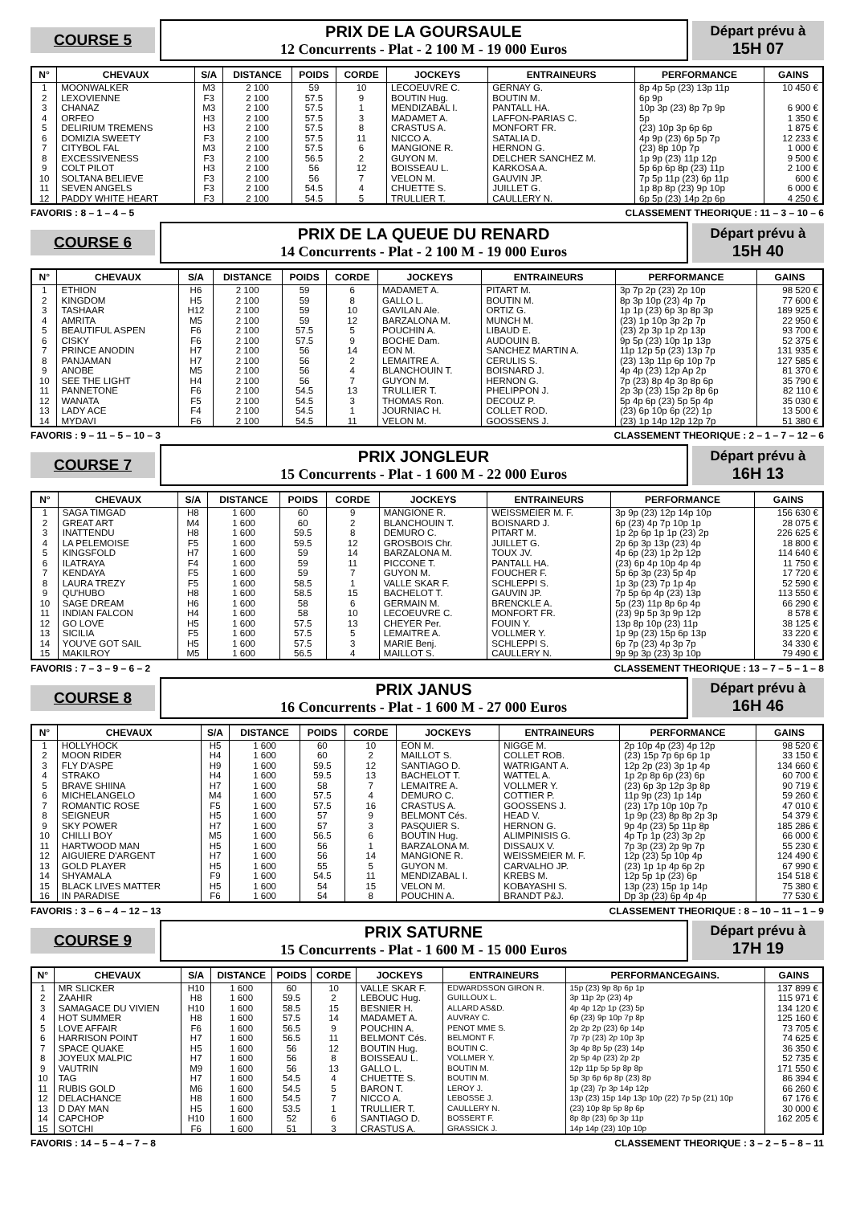COURSE 5
PRIX DE LA GOURSAULE
12 Concurrents - Plat - 2 100 M - 19 000 Euros
Départ prévu à
15H 07
| N° | CHEVAUX | S/A | DISTANCE | POIDS | CORDE | JOCKEYS | ENTRAINEURS | PERFORMANCE | GAINS |
| --- | --- | --- | --- | --- | --- | --- | --- | --- | --- |
| 1 2 3 4 5 6 7 8 9 10 11 12 | MOONWALKER LEXOVIENNE CHANAZ ORFEO DELIRIUM TREMENS DOMIZIA SWEETY CITYBOL FAL EXCESSIVENESS COLT PILOT SOLTANA BELIEVE SEVEN ANGELS PADDY WHITE HEART | M3 F3 M3 H3 H3 F3 M3 F3 H3 F3 F3 F3 | 2 100 2 100 2 100 2 100 2 100 2 100 2 100 2 100 2 100 2 100 2 100 2 100 | 59 57.5 57.5 57.5 57.5 57.5 57.5 56.5 56 56 54.5 54.5 | 10 9 1 3 8 11 6 2 12 7 4 5 | LECOEUVRE C. BOUTIN Hug. MENDIZABAL I. MADAMET A. CRASTUS A. NICCO A. MANGIONE R. GUYON M. BOISSEAU L. VELON M. CHUETTE S. TRULLIER T. | GERNAY G. BOUTIN M. PANTALL HA. LAFFON-PARIAS C. MONFORT FR. SATALIA D. HERNON G. DELCHER SANCHEZ M. KARKOSA A. GAUVIN JP. JUILLET G. CAULLERY N. | 8p 4p 5p (23) 13p 11p 6p 9p 10p 3p (23) 8p 7p 9p 5p (23) 10p 3p 6p 6p 4p 9p (23) 6p 5p 7p (23) 8p 10p 7p 1p 9p (23) 11p 12p 5p 6p 6p 8p (23) 11p 7p 5p 11p (23) 6p 11p 1p 8p 8p (23) 9p 10p 6p 5p (23) 14p 2p 6p | 10 450 € 6 900 € 1 350 € 1 875 € 12 233 € 1 000 € 9 500 € 2 100 € 600 € 6 000 € 4 250 € |
FAVORIS : 8 – 1 – 4 – 5 CLASSEMENT THEORIQUE : 11 – 3 – 10 – 6
COURSE 6
PRIX DE LA QUEUE DU RENARD
14 Concurrents - Plat - 2 100 M - 19 000 Euros
Départ prévu à
15H 40
| N° | CHEVAUX | S/A | DISTANCE | POIDS | CORDE | JOCKEYS | ENTRAINEURS | PERFORMANCE | GAINS |
| --- | --- | --- | --- | --- | --- | --- | --- | --- | --- |
| 1 2 3 4 5 6 7 8 9 10 11 12 13 14 | ETHION KINGDOM TASHAAR AMRITA BEAUTIFUL ASPEN CISKY PRINCE ANODIN PANJAMAN ANOBE SEE THE LIGHT PANNETONE WANATA LADY ACE MYDAVI | H6 H5 H12 M5 F6 F6 H7 H7 M5 H4 F6 F5 F4 F6 | 2 100 2 100 2 100 2 100 2 100 2 100 2 100 2 100 2 100 2 100 2 100 2 100 2 100 2 100 | 59 59 59 59 57.5 57.5 56 56 56 56 54.5 54.5 54.5 54.5 | 6 8 10 12 5 9 14 2 4 7 13 3 1 11 | MADAMET A. GALLO L. GAVILAN Ale. BARZALONA M. POUCHIN A. BOCHE Dam. EON M. LEMAITRE A. BLANCHOUIN T. GUYON M. TRULLIER T. THOMAS Ron. JOURNIAC H. VELON M. | PITART M. BOUTIN M. ORTIZ G. MUNCH M. LIBAUD E. AUDOUIN B. SANCHEZ MARTIN A. CERULIS S. BOISNARD J. HERNON G. PHELIPPON J. DECOUZ P. COLLET ROD. GOOSSENS J. | 3p 7p 2p (23) 2p 10p 8p 3p 10p (23) 4p 7p 1p 1p (23) 6p 3p 8p 3p (23) 1p 10p 3p 2p 7p (23) 2p 3p 1p 2p 13p 9p 5p (23) 10p 1p 13p 11p 12p 5p (23) 13p 7p (23) 13p 11p 6p 10p 7p 4p 4p (23) 12p Ap 2p 7p (23) 8p 4p 3p 8p 6p 2p 3p (23) 15p 2p 8p 6p 5p 4p 6p (23) 5p 5p 4p (23) 6p 10p 6p (22) 1p (23) 1p 14p 12p 12p 7p | 98 520 € 77 600 € 189 925 € 22 950 € 93 700 € 52 375 € 131 935 € 127 585 € 81 370 € 35 790 € 82 110 € 35 030 € 13 500 € 51 380 € |
FAVORIS : 9 – 11 – 5 – 10 – 3 CLASSEMENT THEORIQUE : 2 – 1 – 7 – 12 – 6
COURSE 7
PRIX JONGLEUR
15 Concurrents - Plat - 1 600 M - 22 000 Euros
Départ prévu à
16H 13
| N° | CHEVAUX | S/A | DISTANCE | POIDS | CORDE | JOCKEYS | ENTRAINEURS | PERFORMANCE | GAINS |
| --- | --- | --- | --- | --- | --- | --- | --- | --- | --- |
| 1 2 3 4 5 6 7 8 9 10 11 12 13 14 15 | SAGA TIMGAD GREAT ART INATTENDU LA PELEMOISE KINGSFOLD ILATRAYA KENDAYA LAURA TREZY QU'HUBO SAGE DREAM INDIAN FALCON GO LOVE SICILIA YOU'VE GOT SAIL MAKILROY | H8 M4 H8 F5 H7 F4 F5 F5 H8 H6 H4 H5 F5 H5 M5 | 1 600 1 600 1 600 1 600 1 600 1 600 1 600 1 600 1 600 1 600 1 600 1 600 1 600 1 600 1 600 | 60 60 59.5 59.5 59 59 59 58.5 58.5 58 58 57.5 57.5 57.5 56.5 | 9 2 8 12 14 11 7 1 15 6 10 13 5 3 4 | MANGIONE R. BLANCHOUIN T. DEMURO C. GROSBOIS Chr. BARZALONA M. PICCONE T. GUYON M. VALLE SKAR F. BACHELOT T. GERMAIN M. LECOEUVRE C. CHEYER Per. LEMAITRE A. MARIE Benj. MAILLOT S. | WEISSMEIER M. F. BOISNARD J. PITART M. JUILLET G. TOUX JV. PANTALL HA. FOUCHER F. SCHLEPPI S. GAUVIN JP. BRENCKLE A. MONFORT FR. FOUIN Y. VOLLMER Y. SCHLEPPI S. CAULLERY N. | 3p 9p (23) 12p 14p 10p 6p (23) 4p 7p 10p 1p 1p 2p 6p 1p 1p (23) 2p 2p 6p 3p 13p (23) 4p 4p 6p (23) 1p 2p 12p (23) 6p 4p 10p 4p 4p 5p 6p 3p (23) 5p 4p 1p 3p (23) 7p 1p 4p 7p 5p 6p 4p (23) 13p 5p (23) 11p 8p 6p 4p (23) 9p 5p 3p 9p 12p 13p 8p 10p (23) 11p 1p 9p (23) 15p 6p 13p 6p 7p (23) 4p 3p 7p 9p 9p 3p (23) 3p 10p | 156 630 € 28 075 € 226 625 € 18 800 € 114 640 € 11 750 € 17 720 € 52 590 € 113 550 € 66 290 € 8 578 € 38 125 € 33 220 € 34 330 € 79 490 € |
FAVORIS : 7 – 3 – 9 – 6 – 2 CLASSEMENT THEORIQUE : 13 – 7 – 5 – 1 – 8
COURSE 8
PRIX JANUS
16 Concurrents - Plat - 1 600 M - 27 000 Euros
Départ prévu à
16H 46
| N° | CHEVAUX | S/A | DISTANCE | POIDS | CORDE | JOCKEYS | ENTRAINEURS | PERFORMANCE | GAINS |
| --- | --- | --- | --- | --- | --- | --- | --- | --- | --- |
| 1 2 3 4 5 6 7 8 9 10 11 12 13 14 15 16 | HOLLYHOCK MOON RIDER FLY D'ASPE STRAKO BRAVE SHIINA MICHELANGELO ROMANTIC ROSE SEIGNEUR SKY POWER CHILLI BOY HARTWOOD MAN AIGUIERE D'ARGENT GOLD PLAYER SHYAMALA BLACK LIVES MATTER IN PARADISE | H5 H4 H9 H4 H7 M4 F5 H5 H7 M5 H5 H7 H5 F9 H5 F6 | 1 600 1 600 1 600 1 600 1 600 1 600 1 600 1 600 1 600 1 600 1 600 1 600 1 600 1 600 1 600 1 600 | 60 60 59.5 59.5 58 57.5 57.5 57 57 56.5 56 56 55 54.5 54 54 | 10 2 12 13 7 4 16 9 3 6 1 14 5 11 15 8 | EON M. MAILLOT S. SANTIAGO D. BACHELOT T. LEMAITRE A. DEMURO C. CRASTUS A. BELMONT Cés. PASQUIER S. BOUTIN Hug. BARZALONA M. MANGIONE R. GUYON M. MENDIZABAL I. VELON M. POUCHIN A. | NIGGE M. COLLET ROB. WATRIGANT A. WATTEL A. VOLLMER Y. COTTIER P. GOOSSENS J. HEAD V. HERNON G. ALIMPINISIS G. DISSAUX V. WEISSMEIER M. F. CARVALHO JP. KREBS M. KOBAYASHI S. BRANDT P&J. | 2p 10p 4p (23) 4p 12p (23) 15p 7p 6p 6p 1p 12p 2p (23) 3p 1p 4p 1p 2p 8p 6p (23) 6p (23) 6p 3p 12p 3p 8p 11p 9p (23) 1p 14p (23) 17p 10p 10p 7p 1p 9p (23) 8p 8p 2p 3p 9p 4p (23) 5p 11p 8p 4p Tp 1p (23) 3p 2p 7p 3p (23) 2p 9p 7p 12p (23) 5p 10p 4p (23) 1p 1p 4p 6p 2p 12p 5p 1p (23) 6p 13p (23) 15p 1p 14p Dp 3p (23) 6p 4p 4p | 98 520 € 33 150 € 134 660 € 60 700 € 90 719 € 59 260 € 47 010 € 54 379 € 185 286 € 66 000 € 55 230 € 124 490 € 67 990 € 154 518 € 75 380 € 77 530 € |
FAVORIS : 3 – 6 – 4 – 12 – 13 CLASSEMENT THEORIQUE : 8 – 10 – 11 – 1 – 9
COURSE 9
PRIX SATURNE
15 Concurrents - Plat - 1 600 M - 15 000 Euros
Départ prévu à
17H 19
| N° | CHEVAUX | S/A | DISTANCE | POIDS | CORDE | JOCKEYS | ENTRAINEURS | PERFORMANCEGAINS. | GAINS |
| --- | --- | --- | --- | --- | --- | --- | --- | --- | --- |
| 1 2 3 4 5 6 7 8 9 10 11 12 13 14 15 | MR SLICKER ZAAHIR SAMAGACE DU VIVIEN HOT SUMMER LOVE AFFAIR HARRISON POINT SPACE QUAKE JOYEUX MALPIC VAUTRIN TAG RUBIS GOLD DELACHANCE D DAY MAN CAPCHOP SOTCHI | H10 H8 H10 H8 F6 H7 H5 H7 M9 H7 M6 H8 H5 H10 F6 | 1 600 1 600 1 600 1 600 1 600 1 600 1 600 1 600 1 600 1 600 1 600 1 600 1 600 1 600 1 600 | 60 59.5 58.5 57.5 56.5 56.5 56 56 56 54.5 54.5 54.5 53.5 52 51 | 10 2 15 14 9 11 12 8 13 4 5 7 1 6 3 | VALLE SKAR F. LEBOUC Hug. BESNIER H. MADAMET A. POUCHIN A. BELMONT Cés. BOUTIN Hug. BOISSEAU L. GALLO L. CHUETTE S. BARON T. NICCO A. TRULLIER T. SANTIAGO D. CRASTUS A. | EDWARDSSON GIRON R. GUILLOUX L. ALLARD AS&D. AUVRAY C. PENOT MME S. BELMONT F. BOUTIN C. VOLLMER Y. BOUTIN M. BOUTIN M. LEROY J. LEBOSSE J. CAULLERY N. BOSSERT F. GRASSICK J. | 15p (23) 9p 8p 6p 1p 3p 11p 2p (23) 4p 4p 4p 12p 1p (23) 5p 6p (23) 9p 10p 7p 8p 2p 2p 2p (23) 6p 14p 7p 7p (23) 2p 10p 3p 3p 4p 8p 5p (23) 14p 2p 5p 4p (23) 2p 2p 12p 11p 5p 5p 8p 8p 5p 3p 6p 6p 8p (23) 8p 1p (23) 7p 3p 14p 12p 13p (23) 15p 14p 13p 10p (22) 7p 5p (21) 10p (23) 10p 8p 5p 8p 6p 8p 8p (23) 6p 3p 11p 14p 14p (23) 10p 10p | 137 899 € 115 971 € 134 120 € 125 160 € 73 705 € 74 625 € 36 350 € 52 735 € 171 550 € 86 394 € 66 260 € 67 176 € 30 000 € 162 205 € |
FAVORIS : 14 – 5 – 4 – 7 – 8 CLASSEMENT THEORIQUE : 3 – 2 – 5 – 8 – 11